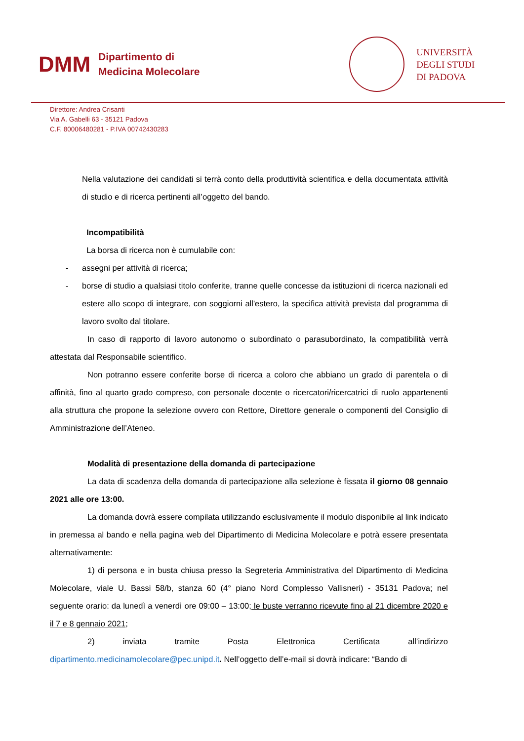DMM
Dipartimento di
Medicina Molecolare
UNIVERSITÀ
DEGLI STUDI
DI PADOVA
Direttore: Andrea Crisanti
Via A. Gabelli 63 - 35121 Padova
C.F. 80006480281 - P.IVA 00742430283
Nella valutazione dei candidati si terrà conto della produttività scientifica e della documentata attività di studio e di ricerca pertinenti all’oggetto del bando.
Incompatibilità
La borsa di ricerca non è cumulabile con:
- assegni per attività di ricerca;
- borse di studio a qualsiasi titolo conferite, tranne quelle concesse da istituzioni di ricerca nazionali ed estere allo scopo di integrare, con soggiorni all'estero, la specifica attività prevista dal programma di lavoro svolto dal titolare.
In caso di rapporto di lavoro autonomo o subordinato o parasubordinato, la compatibilità verrà attestata dal Responsabile scientifico.
Non potranno essere conferite borse di ricerca a coloro che abbiano un grado di parentela o di affinità, fino al quarto grado compreso, con personale docente o ricercatori/ricercatrici di ruolo appartenenti alla struttura che propone la selezione ovvero con Rettore, Direttore generale o componenti del Consiglio di Amministrazione dell’Ateneo.
Modalità di presentazione della domanda di partecipazione
La data di scadenza della domanda di partecipazione alla selezione è fissata il giorno 08 gennaio 2021 alle ore 13:00.
La domanda dovrà essere compilata utilizzando esclusivamente il modulo disponibile al link indicato in premessa al bando e nella pagina web del Dipartimento di Medicina Molecolare e potrà essere presentata alternativamente:
1) di persona e in busta chiusa presso la Segreteria Amministrativa del Dipartimento di Medicina Molecolare, viale U. Bassi 58/b, stanza 60 (4° piano Nord Complesso Vallisneri) - 35131 Padova; nel seguente orario: da lunedì a venerdì ore 09:00 – 13:00; le buste verranno ricevute fino al 21 dicembre 2020 e il 7 e 8 gennaio 2021;
2) inviata tramite Posta Elettronica Certificata all’indirizzo
dipartimento.medicinamolecolare@pec.unipd.it. Nell’oggetto dell’e-mail si dovrà indicare: “Bando di